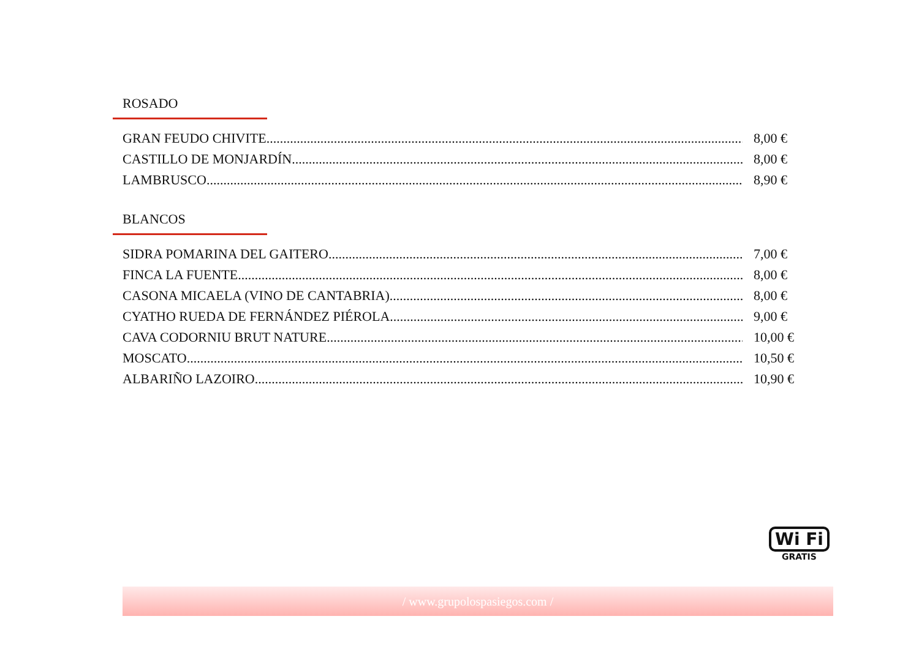ROSADO
GRAN FEUDO CHIVITE 8,00 €
CASTILLO DE MONJARDÍN 8,00 €
LAMBRUSCO 8,90 €
BLANCOS
SIDRA POMARINA DEL GAITERO 7,00 €
FINCA LA FUENTE 8,00 €
CASONA MICAELA (VINO DE CANTABRIA) 8,00 €
CYATHO RUEDA DE FERNÁNDEZ PIÉROLA 9,00 €
CAVA CODORNIU BRUT NATURE 10,00 €
MOSCATO 10,50 €
ALBARIÑO LAZOIRO 10,90 €
Wi Fi
GRATIS
/ www.grupolospasiegos.com /